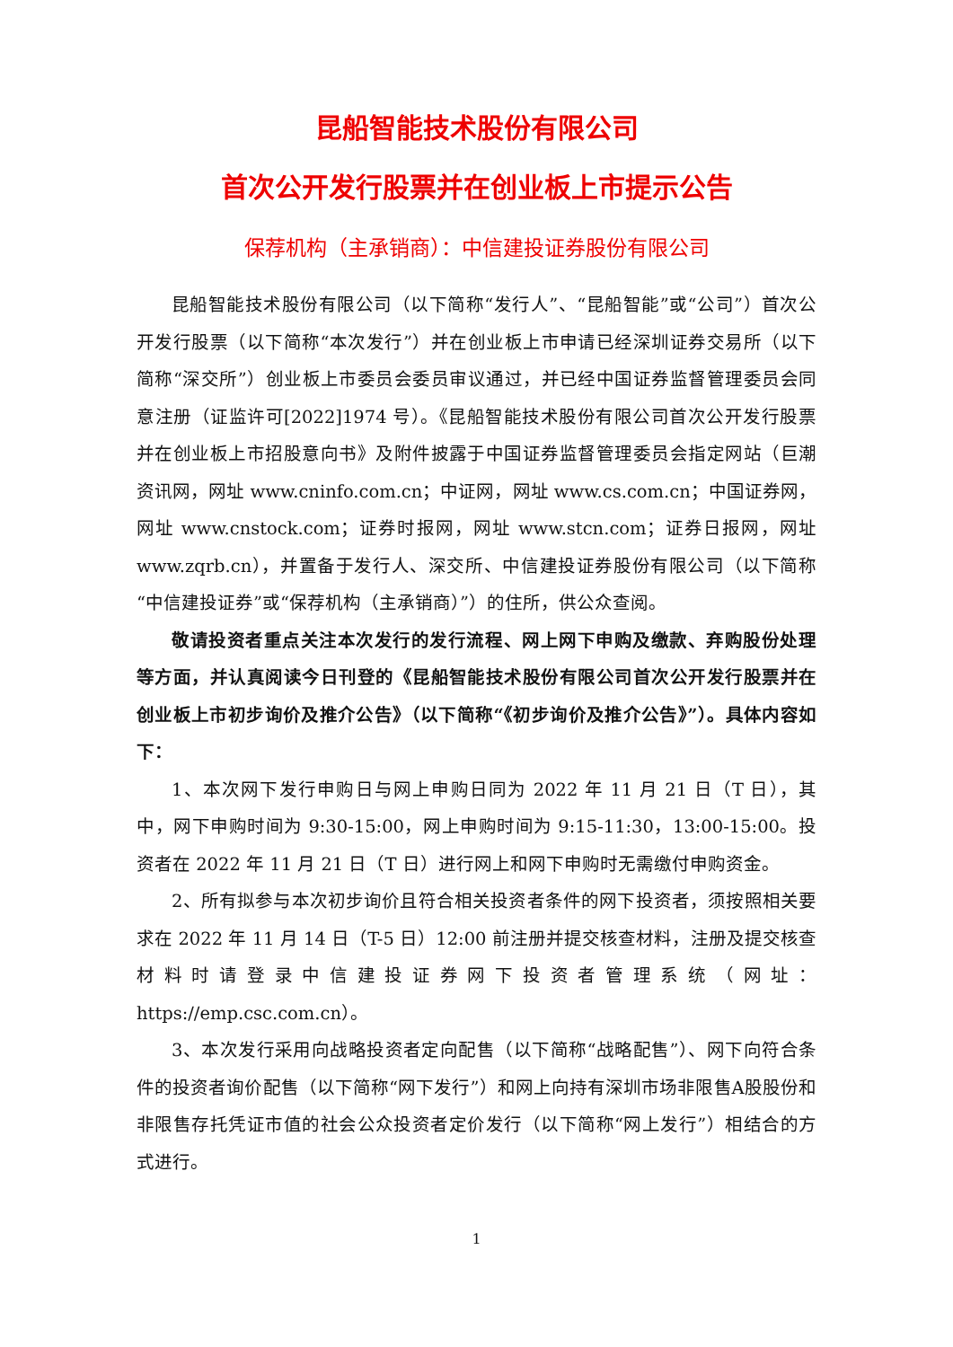昆船智能技术股份有限公司
首次公开发行股票并在创业板上市提示公告
保荐机构（主承销商）：中信建投证券股份有限公司
昆船智能技术股份有限公司（以下简称“发行人”、“昆船智能”或“公司”）首次公开发行股票（以下简称“本次发行”）并在创业板上市申请已经深圳证券交易所（以下简称“深交所”）创业板上市委员会委员审议通过，并已经中国证券监督管理委员会同意注册（证监许可[2022]1974 号）。《昆船智能技术股份有限公司首次公开发行股票并在创业板上市招股意向书》及附件披露于中国证券监督管理委员会指定网站（巨潮资讯网，网址 www.cninfo.com.cn；中证网，网址 www.cs.com.cn；中国证券网，网址 www.cnstock.com；证券时报网，网址 www.stcn.com；证券日报网，网址 www.zqrb.cn），并置备于发行人、深交所、中信建投证券股份有限公司（以下简称“中信建投证券”或“保荐机构（主承销商）”）的住所，供公众查阅。
敬请投资者重点关注本次发行的发行流程、网上网下申购及缴款、弃购股份处理等方面，并认真阅读今日刊登的《昆船智能技术股份有限公司首次公开发行股票并在创业板上市初步询价及推介公告》（以下简称“《初步询价及推介公告》”）。具体内容如下：
1、本次网下发行申购日与网上申购日同为 2022 年 11 月 21 日（T 日），其中，网下申购时间为 9:30-15:00，网上申购时间为 9:15-11:30，13:00-15:00。投资者在 2022 年 11 月 21 日（T 日）进行网上和网下申购时无需缴付申购资金。
2、所有拟参与本次初步询价且符合相关投资者条件的网下投资者，须按照相关要求在 2022 年 11 月 14 日（T-5 日）12:00 前注册并提交核查材料，注册及提交核查材料时请登录中信建投证券网下投资者管理系统（网址：https://emp.csc.com.cn）。
3、本次发行采用向战略投资者定向配售（以下简称“战略配售”）、网下向符合条件的投资者询价配售（以下简称“网下发行”）和网上向持有深圳市场非限售A股股份和非限售存托凭证市值的社会公众投资者定价发行（以下简称“网上发行”）相结合的方式进行。
1